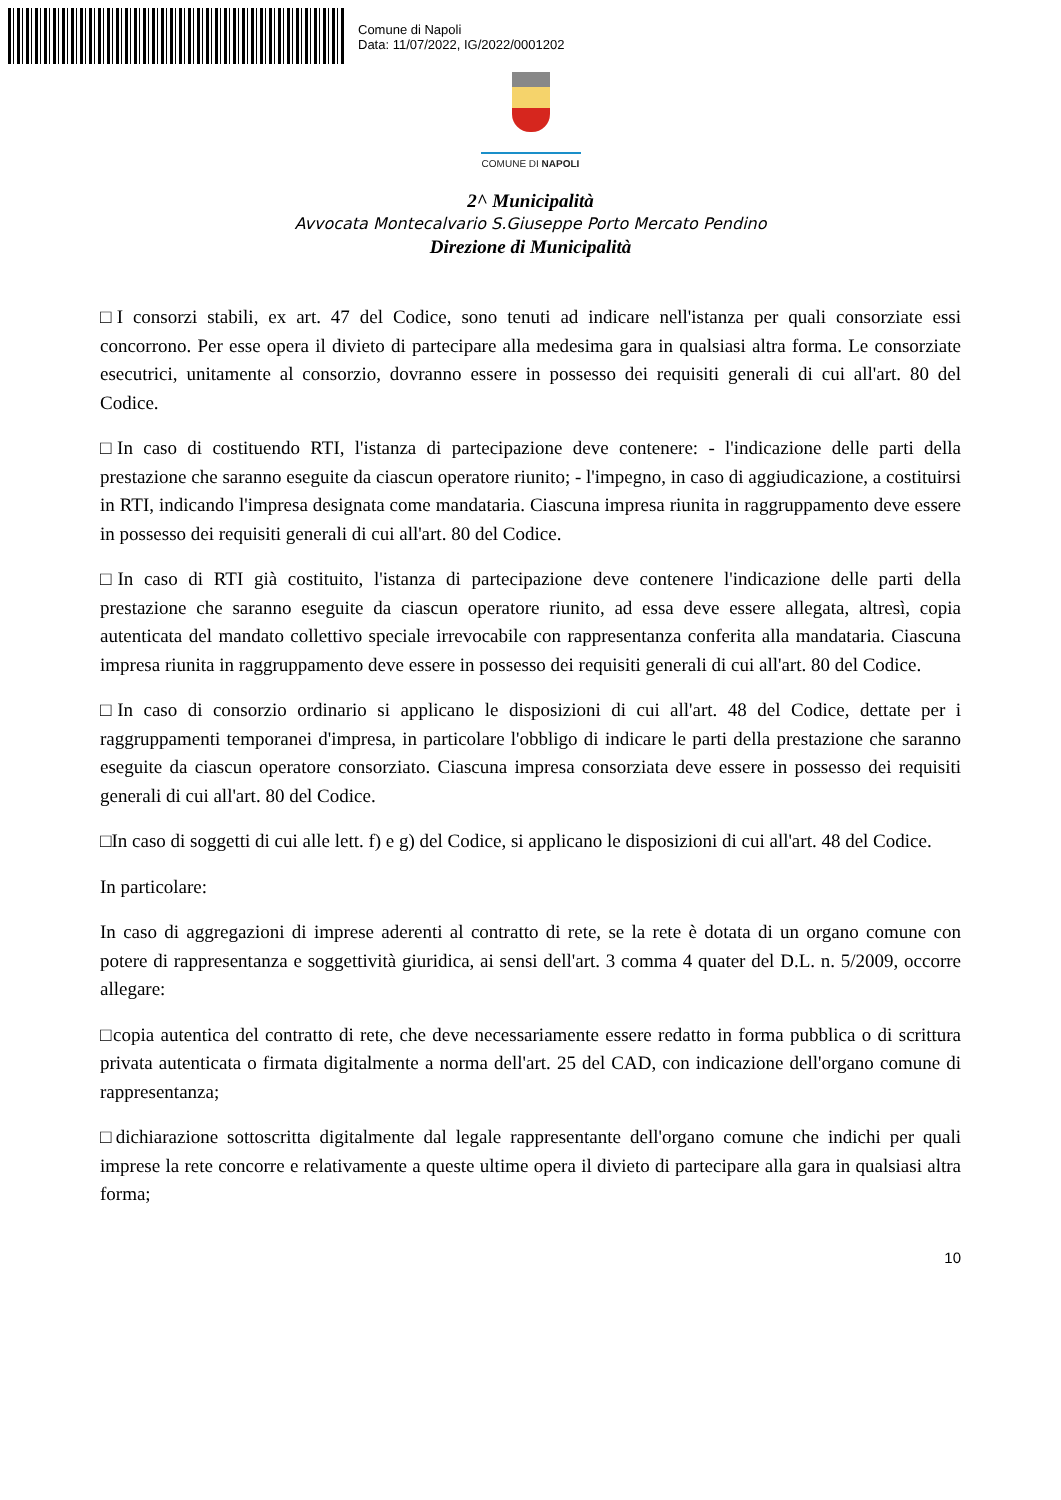Comune di Napoli
Data: 11/07/2022, IG/2022/0001202
COMUNE DI NAPOLI
2^ Municipalità
Avvocata Montecalvario S.Giuseppe Porto Mercato Pendino
Direzione di Municipalità
□I consorzi stabili, ex art. 47 del Codice, sono tenuti ad indicare nell'istanza per quali consorziate essi concorrono. Per esse opera il divieto di partecipare alla medesima gara in qualsiasi altra forma. Le consorziate esecutrici, unitamente al consorzio, dovranno essere in possesso dei requisiti generali di cui all'art. 80 del Codice.
□In caso di costituendo RTI, l'istanza di partecipazione deve contenere: - l'indicazione delle parti della prestazione che saranno eseguite da ciascun operatore riunito; - l'impegno, in caso di aggiudicazione, a costituirsi in RTI, indicando l'impresa designata come mandataria. Ciascuna impresa riunita in raggruppamento deve essere in possesso dei requisiti generali di cui all'art. 80 del Codice.
□In caso di RTI già costituito, l'istanza di partecipazione deve contenere l'indicazione delle parti della prestazione che saranno eseguite da ciascun operatore riunito, ad essa deve essere allegata, altresì, copia autenticata del mandato collettivo speciale irrevocabile con rappresentanza conferita alla mandataria. Ciascuna impresa riunita in raggruppamento deve essere in possesso dei requisiti generali di cui all'art. 80 del Codice.
□In caso di consorzio ordinario si applicano le disposizioni di cui all'art. 48 del Codice, dettate per i raggruppamenti temporanei d'impresa, in particolare l'obbligo di indicare le parti della prestazione che saranno eseguite da ciascun operatore consorziato. Ciascuna impresa consorziata deve essere in possesso dei requisiti generali di cui all'art. 80 del Codice.
□In caso di soggetti di cui alle lett. f) e g) del Codice, si applicano le disposizioni di cui all'art. 48 del Codice.
In particolare:
In caso di aggregazioni di imprese aderenti al contratto di rete, se la rete è dotata di un organo comune con potere di rappresentanza e soggettività giuridica, ai sensi dell'art. 3 comma 4 quater del D.L. n. 5/2009, occorre allegare:
□copia autentica del contratto di rete, che deve necessariamente essere redatto in forma pubblica o di scrittura privata autenticata o firmata digitalmente a norma dell'art. 25 del CAD, con indicazione dell'organo comune di rappresentanza;
□dichiarazione sottoscritta digitalmente dal legale rappresentante dell'organo comune che indichi per quali imprese la rete concorre e relativamente a queste ultime opera il divieto di partecipare alla gara in qualsiasi altra forma;
10